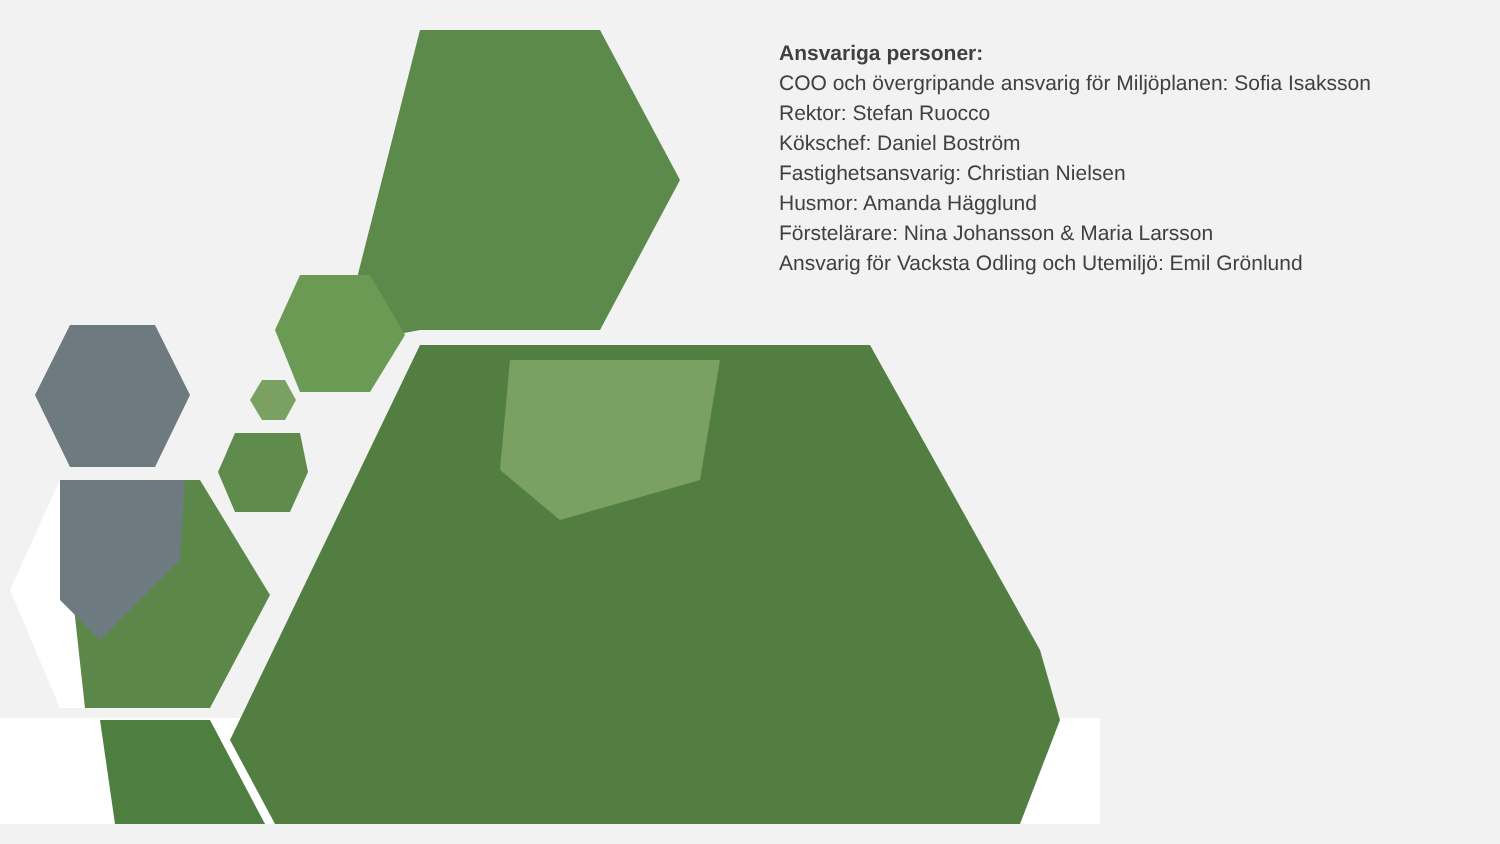Ansvariga personer:
COO och övergripande ansvarig för Miljöplanen: Sofia Isaksson
Rektor: Stefan Ruocco
Kökschef: Daniel Boström
Fastighetsansvarig: Christian Nielsen
Husmor: Amanda Hägglund
Förstelärare: Nina Johansson & Maria Larsson
Ansvarig för Vacksta Odling och Utemiljö: Emil Grönlund